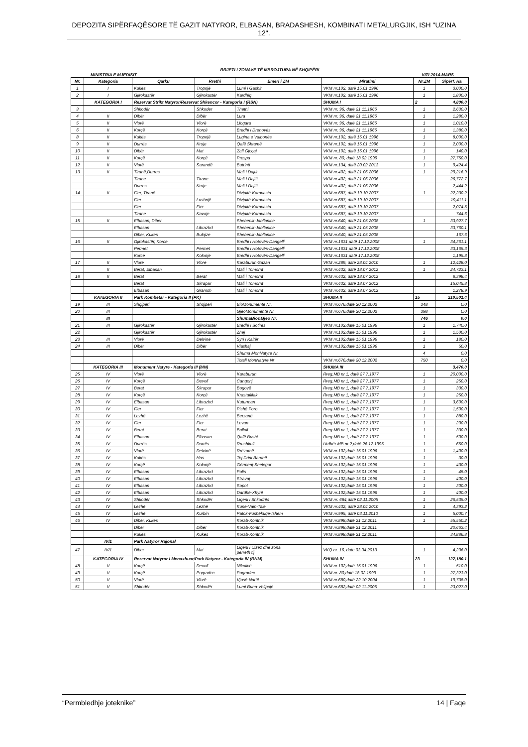DEPOZITA SIPËRFAQËSORE TË GAZIT NATYROR, ELBASAN, BRADASHESH, KOMBINATI METALURGJIK, ISH "UZINA 12".
RRJETI I ZONAVE TË MBROJTURA NË SHQIPËRI
MINISTRIA E MJEDISIT VITI 2014-MARS
| Nr. | Kategoria | Qarku | Rrethi | Emëri i ZM | Miratimi | Nr.ZM | Sipërf. Ha |
| --- | --- | --- | --- | --- | --- | --- | --- |
| 1 | I | Kukës | Tropojë | Lumi i Gashit | VKM nr.102, datë 15.01.1996 | 1 | 3,000.0 |
| 2 | I | Gjirokastër | Gjirokastër | Kardhiq | VKM nr.102, datë 15.01.1996 | 1 | 1,800.0 |
| | KATEGORIA I | Rezervat Strikt Natyror/Rezervat Shkencor - Kategoria I (RSN) | | | SHUMA I | 2 | 4,800.0 |
| 3 | | Shkodër | Shkoder | Thethi | VKM nr. 96, datë 21.11.1966 | 1 | 2,630.0 |
| 4 | II | Dibër | Dibër | Lura | VKM nr. 96, datë 21.11.1966 | 1 | 1,280.0 |
| 5 | II | Vlorë | Vlorë | Llogara | VKM nr. 96, datë 21.11.1966 | 1 | 1,010.0 |
| 6 | II | Korçë | Korçë | Bredhi i Drenovës | VKM nr. 96, datë 21.11.1966 | 1 | 1,380.0 |
| 8 | II | Kukës | Tropojë | Lugina e Valbonës | VKM nr.102, datë 15.01.1996 | 1 | 8,000.0 |
| 9 | II | Durrës | Kruje | Qafë Shtamë | VKM nr.102, datë 15.01.1996 | 1 | 2,000.0 |
| 10 | II | Dibër | Mat | Zall Gjoçaj | VKM nr.102, datë 15.01.1996 | 1 | 140.0 |
| 11 | II | Korçë | Korçë | Prespa | VKM nr. 80, datë 18.02.1999 | 1 | 27,750.0 |
| 12 | II | Vlorë | Sarandë | Butrinti | VKM nr.134, datë 20.02.2013 | 1 | 9,424.4 |
| 13 | II | Tiranë,Durres | | Mali i Dajtit | VKM nr.402, datë 21.06.2006 | 1 | 29,216.9 |
| | | Tirane | Tirane | Mali I Dajtit | VKM nr.402, datë 21.06.2006 | | 26,772.7 |
| | | Durres | Kruje | Mali I Dajtit | VKM nr.402, datë 21.06.2006 | | 2,444.2 |
| 14 | II | Fier, Tiranë | | Divjakë-Karavasta | VKM nr.687, datë 19.10.2007 | 1 | 22,230.2 |
| | | Fier | Lushnjë | Divjakë-Karavasta | VKM nr.687, datë 19.10.2007 | | 19,411.1 |
| | | Fier | Fier | Divjakë-Karavasta | VKM nr.687, datë 19.10.2007 | | 2,074.5 |
| | | Tirane | Kavaje | Divjakë-Karavasta | VKM nr.687, datë 19.10.2007 | | 744.6 |
| 15 | II | Elbasan, Diber | | Shebenik-Jabllanice | VKM nr.640, datë 21.05.2008 | 1 | 33,927.7 |
| | | Elbasan | Librazhd | Shebenik-Jabllanice | VKM nr.640, datë 21.05.2008 | | 33,760.1 |
| | | Diber, Kukes | Bulqize | Shebenik-Jabllanice | VKM nr.640, datë 21.05.2008 | | 167.6 |
| 16 | II | Gjirokastër, Korce | | Bredhi i Hotovës-Dangelli | VKM nr.1631,datë 17.12.2008 | 1 | 34,361.1 |
| | | Permet | Permet | Bredhi i Hotovës-Dangelli | VKM nr.1631,datë 17.12.2008 | | 33,165.3 |
| | | Korce | Kolonje | Bredhi i Hotovës-Dangelli | VKM nr.1631,datë 17.12.2008 | | 1,195.8 |
| 17 | II | Vlore | Vlore | Karaburun-Sazan | VKM nr.289, date 28.04.2010 | 1 | 12,428.0 |
| | II | Berat, Elbasan | | Mali i Tomorrit | VKM nr.432, datë 18.07.2012 | 1 | 24,723.1 |
| 18 | II | Berat | Berat | Mali i Tomorrit | VKM nr.432, datë 18.07.2012 | | 8,398.4 |
| | | Berat | Skrapar | Mali i Tomorrit | VKM nr.432, datë 18.07.2012 | | 15,045.8 |
| | | Elbasan | Gramsh | Mali i Tomorrit | VKM nr.432, datë 18.07.2012 | | 1,278.9 |
| | KATEGORIA II | Park Kombetar - Kategoria II (PK) | | | SHUMA II | 15 | 210,501.4 |
| 19 | III | Shqipëri | Shqipëri | BioMonumente Nr. | VKM nr.676,datë 20.12.2002 | 348 | 0.0 |
| 20 | III | | | GjeoMonumente Nr. | VKM nr.676,datë 20.12.2002 | 398 | 0.0 |
| | III | | | ShumaBio&Gjeo Nr. | | 746 | 0.0 |
| 21 | III | Gjirokastër | Gjirokastër | Bredhi i Sotirës | VKM nr.102,datë 15.01.1996 | 1 | 1,740.0 |
| 22 | | Gjirokastër | Gjirokastër | Zhej | VKM nr.102,datë 15.01.1996 | 1 | 1,500.0 |
| 23 | III | Vlorë | Delvinë | Syri i Kaltër | VKM nr.102,datë 15.01.1996 | 1 | 180.0 |
| 24 | III | Dibër | Dibër | Vlashaj | VKM nr.102,datë 15.01.1996 | 1 | 50.0 |
| | | | | Shuma MonNatyre Nr. | | 4 | 0.0 |
| | | | | Totali MonNatyre Nr | VKM nr.676,datë 20.12.2002 | 750 | 0.0 |
| | KATEGORIA III | Monument Natyre - Kategoria III (MN) | | | SHUMA III | | 3,470.0 |
| 25 | IV | Vlorë | Vlorë | Karaburun | Rreg.MB nr.1, datë 27.7.1977 | 1 | 20,000.0 |
| 26 | IV | Korçë | Devoll | Cangonj | Rreg.MB nr.1, datë 27.7.1977 | 1 | 250.0 |
| 27 | IV | Berat | Skrapar | Bogovë | Rreg.MB nr.1, datë 27.7.1977 | 1 | 330.0 |
| 28 | IV | Korçë | Korçë | Krastafillak | Rreg.MB nr.1, datë 27.7.1977 | 1 | 250.0 |
| 29 | IV | Elbasan | Librazhd | Kuturman | Rreg.MB nr.1, datë 27.7.1977 | 1 | 3,600.0 |
| 30 | IV | Fier | Fier | Pishë Poro | Rreg.MB nr.1, datë 27.7.1977 | 1 | 1,500.0 |
| 31 | IV | Lezhë | Lezhë | Berzanë | Rreg.MB nr.1, datë 27.7.1977 | 1 | 880.0 |
| 32 | IV | Fier | Fier | Levan | Rreg.MB nr.1, datë 27.7.1977 | 1 | 200.0 |
| 33 | IV | Berat | Berat | Balloll | Rreg.MB nr.1, datë 27.7.1977 | 1 | 330.0 |
| 34 | IV | Elbasan | Elbasan | Qafë Bushi | Rreg.MB nr.1, datë 27.7.1977 | 1 | 500.0 |
| 35 | IV | Durrës | Durrës | Rrushkull | Urdhër MB nr.2,datë 26.12.1995 | 1 | 650.0 |
| 36 | IV | Vlorë | Delvinë | Rrëzomë | VKM nr.102,datë 15.01.1996 | 1 | 1,400.0 |
| 37 | IV | Kukës | Has | Tej Drini Bardhë | VKM nr.102,datë 15.01.1996 | 1 | 30.0 |
| 38 | IV | Korçë | Kolonjë | Gërmenj-Shelegur | VKM nr.102,datë 15.01.1996 | 1 | 430.0 |
| 39 | IV | Elbasan | Librazhd | Polis | VKM nr.102,datë 15.01.1996 | 1 | 45.0 |
| 40 | IV | Elbasan | Librazhd | Stravaj | VKM nr.102,datë 15.01.1996 | 1 | 400.0 |
| 41 | IV | Elbasan | Librazhd | Sopot | VKM nr.102,datë 15.01.1996 | 1 | 300.0 |
| 42 | IV | Elbasan | Librazhd | Dardhë-Xhyrë | VKM nr.102,datë 15.01.1996 | 1 | 400.0 |
| 43 | IV | Shkodër | Shkodër | Liqeni i Shkodrës | VKM nr. 684,datë 02.11.2005 | 1 | 26,535.0 |
| 44 | IV | Lezhë | Lezhë | Kune-Vain-Tale | VKM nr.432, datë 28.04.2010 | 1 | 4,393.2 |
| 45 | IV | Lezhë | Kurbin | Patok-Fushëkuqe-Ishem | VKM nr.995, datë 03.11.2010 | 1 | 5,000.7 |
| 46 | IV | Diber, Kukes | | Korab-Koritnik | VKM nr.898,datë 21.12.2011 | 1 | 55,550.2 |
| | | Diber | Diber | Korab-Koritnik | VKM nr.898,datë 21.12.2011 | | 20,663.4 |
| | | Kukës | Kukes | Korab-Koritnik | VKM nr.898,datë 21.12.2011 | | 34,886.8 |
| | IV/1 | Park Natyror Rajonal | | | | | |
| 47 | IV/1 | Diber | Mat | Liqeni i Ulzez dhe zona perreth tij | VKQ nr. 16, date 03.04.2013 | 1 | 4,206.0 |
| | KATEGORIA IV | Rezervat Natyror I Menaxhuar/Park Natyror - Kategoria IV (RNM) | | | SHUMA IV | 23 | 127,180.1 |
| 48 | V | Korçë | Devoll | Nikolicë | VKM nr.102,datë 15.01.1996 | 1 | 510.0 |
| 49 | V | Korçë | Pogradec | Pogradec | VKM nr. 80,datë 18.02.1999 | 1 | 27,323.0 |
| 50 | V | Vlorë | Vlorë | Vjosë-Nartë | VKM nr.680,datë 22.10.2004 | 1 | 19,738.0 |
| 51 | V | Shkodër | Shkodër | Lumi Buna-Velipojë | VKM nr.682,datë 02.11.2005 | 1 | 23,027.0 |
“Permbledhje joteknike” 14 | Faqe